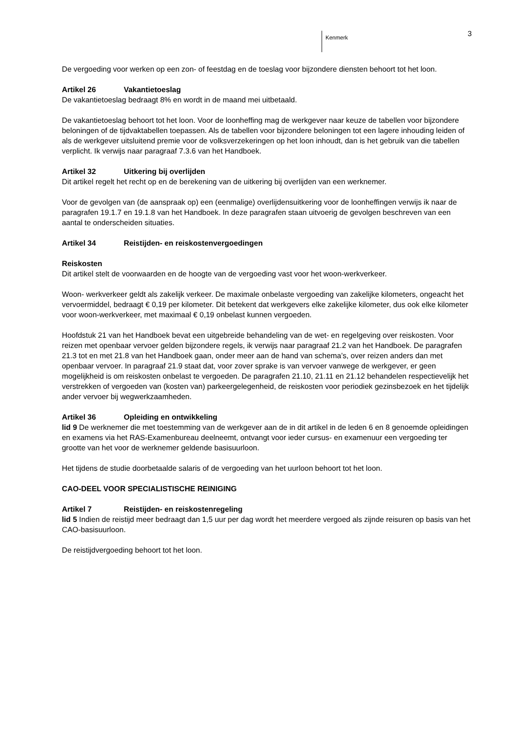Kenmerk 3
De vergoeding voor werken op een zon- of feestdag en de toeslag voor bijzondere diensten behoort tot het loon.
Artikel 26 Vakantietoeslag
De vakantietoeslag bedraagt 8% en wordt in de maand mei uitbetaald.
De vakantietoeslag behoort tot het loon. Voor de loonheffing mag de werkgever naar keuze de tabellen voor bijzondere beloningen of de tijdvaktabellen toepassen. Als de tabellen voor bijzondere beloningen tot een lagere inhouding leiden of als de werkgever uitsluitend premie voor de volksverzekeringen op het loon inhoudt, dan is het gebruik van die tabellen verplicht. Ik verwijs naar paragraaf 7.3.6 van het Handboek.
Artikel 32 Uitkering bij overlijden
Dit artikel regelt het recht op en de berekening van de uitkering bij overlijden van een werknemer.
Voor de gevolgen van (de aanspraak op) een (eenmalige) overlijdensuitkering voor de loonheffingen verwijs ik naar de paragrafen 19.1.7 en 19.1.8 van het Handboek. In deze paragrafen staan uitvoerig de gevolgen beschreven van een aantal te onderscheiden situaties.
Artikel 34 Reistijden- en reiskostenvergoedingen
Reiskosten
Dit artikel stelt de voorwaarden en de hoogte van de vergoeding vast voor het woon-werkverkeer.
Woon- werkverkeer geldt als zakelijk verkeer. De maximale onbelaste vergoeding van zakelijke kilometers, ongeacht het vervoermiddel, bedraagt € 0,19 per kilometer. Dit betekent dat werkgevers elke zakelijke kilometer, dus ook elke kilometer voor woon-werkverkeer, met maximaal € 0,19 onbelast kunnen vergoeden.
Hoofdstuk 21 van het Handboek bevat een uitgebreide behandeling van de wet- en regelgeving over reiskosten. Voor reizen met openbaar vervoer gelden bijzondere regels, ik verwijs naar paragraaf 21.2 van het Handboek. De paragrafen 21.3 tot en met 21.8 van het Handboek gaan, onder meer aan de hand van schema’s, over reizen anders dan met openbaar vervoer. In paragraaf 21.9 staat dat, voor zover sprake is van vervoer vanwege de werkgever, er geen mogelijkheid is om reiskosten onbelast te vergoeden. De paragrafen 21.10, 21.11 en 21.12 behandelen respectievelijk het verstrekken of vergoeden van (kosten van) parkeergelegenheid, de reiskosten voor periodiek gezinsbezoek en het tijdelijk ander vervoer bij wegwerkzaamheden.
Artikel 36 Opleiding en ontwikkeling
lid 9 De werknemer die met toestemming van de werkgever aan de in dit artikel in de leden 6 en 8 genoemde opleidingen en examens via het RAS-Examenbureau deelneemt, ontvangt voor ieder cursus- en examenuur een vergoeding ter grootte van het voor de werknemer geldende basisuurloon.
Het tijdens de studie doorbetaalde salaris of de vergoeding van het uurloon behoort tot het loon.
CAO-DEEL VOOR SPECIALISTISCHE REINIGING
Artikel 7 Reistijden- en reiskostenregeling
lid 5 Indien de reistijd meer bedraagt dan 1,5 uur per dag wordt het meerdere vergoed als zijnde reisuren op basis van het CAO-basisuurloon.
De reistijdvergoeding behoort tot het loon.